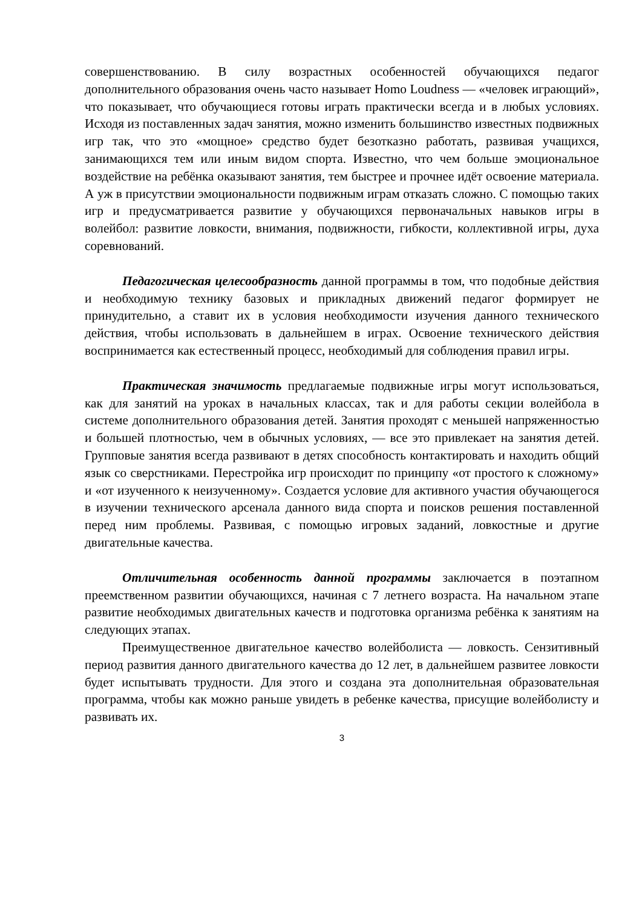совершенствованию. В силу возрастных особенностей обучающихся педагог дополнительного образования очень часто называет Homo Loudness — «человек играющий», что показывает, что обучающиеся готовы играть практически всегда и в любых условиях. Исходя из поставленных задач занятия, можно изменить большинство известных подвижных игр так, что это «мощное» средство будет безотказно работать, развивая учащихся, занимающихся тем или иным видом спорта. Известно, что чем больше эмоциональное воздействие на ребёнка оказывают занятия, тем быстрее и прочнее идёт освоение материала. А уж в присутствии эмоциональности подвижным играм отказать сложно. С помощью таких игр и предусматривается развитие у обучающихся первоначальных навыков игры в волейбол: развитие ловкости, внимания, подвижности, гибкости, коллективной игры, духа соревнований.
Педагогическая целесообразность данной программы в том, что подобные действия и необходимую технику базовых и прикладных движений педагог формирует не принудительно, а ставит их в условия необходимости изучения данного технического действия, чтобы использовать в дальнейшем в играх. Освоение технического действия воспринимается как естественный процесс, необходимый для соблюдения правил игры.
Практическая значимость предлагаемые подвижные игры могут использоваться, как для занятий на уроках в начальных классах, так и для работы секции волейбола в системе дополнительного образования детей. Занятия проходят с меньшей напряженностью и большей плотностью, чем в обычных условиях, — все это привлекает на занятия детей. Групповые занятия всегда развивают в детях способность контактировать и находить общий язык со сверстниками. Перестройка игр происходит по принципу «от простого к сложному» и «от изученного к неизученному». Создается условие для активного участия обучающегося в изучении технического арсенала данного вида спорта и поисков решения поставленной перед ним проблемы. Развивая, с помощью игровых заданий, ловкостные и другие двигательные качества.
Отличительная особенность данной программы заключается в поэтапном преемственном развитии обучающихся, начиная с 7 летнего возраста. На начальном этапе развитие необходимых двигательных качеств и подготовка организма ребёнка к занятиям на следующих этапах.
Преимущественное двигательное качество волейболиста — ловкость. Сензитивный период развития данного двигательного качества до 12 лет, в дальнейшем развитее ловкости будет испытывать трудности. Для этого и создана эта дополнительная образовательная программа, чтобы как можно раньше увидеть в ребенке качества, присущие волейболисту и развивать их.
3